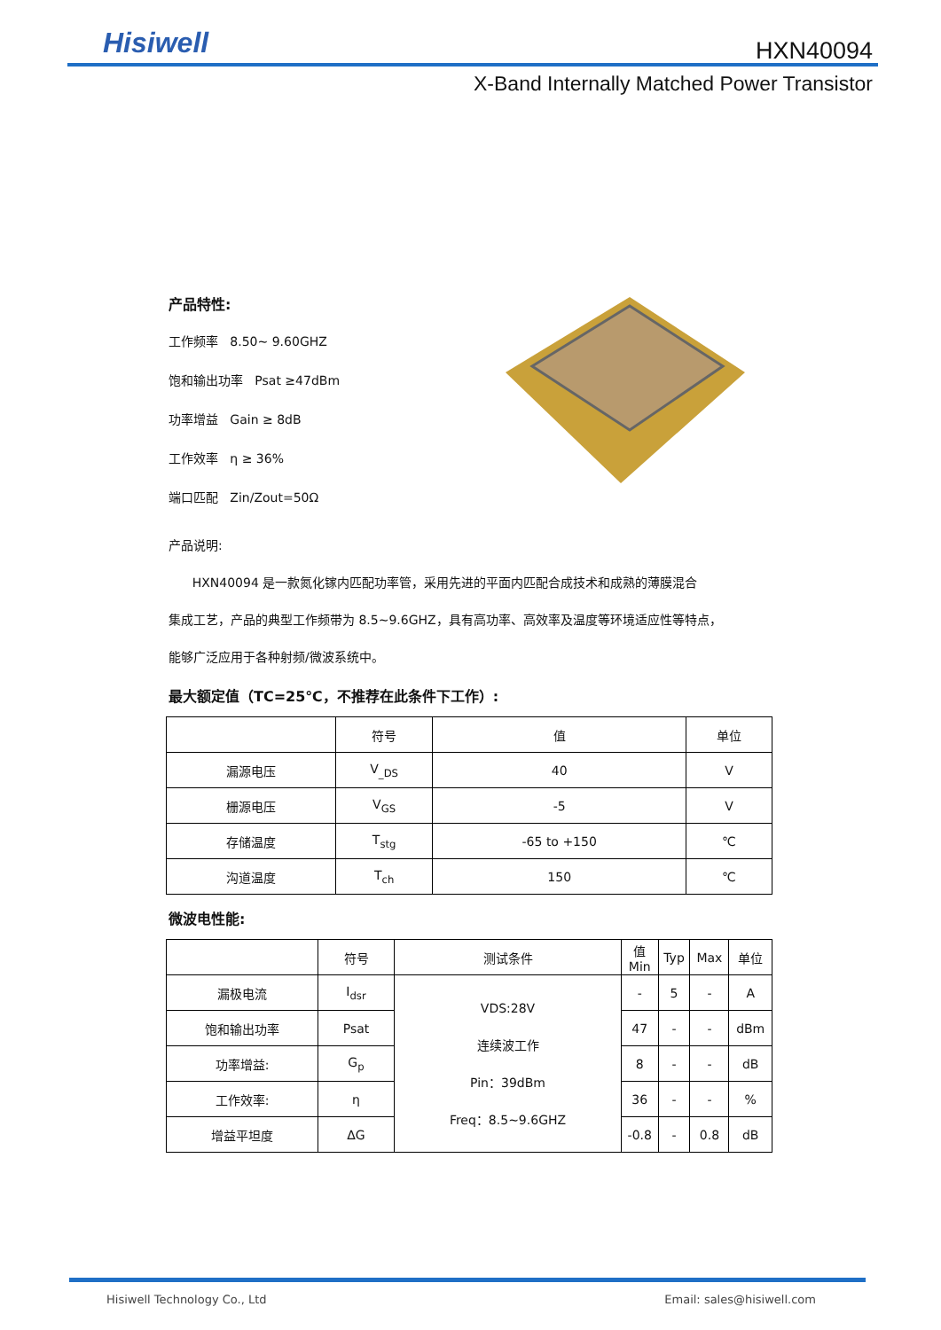Hisiwell HXN40094
X-Band Internally Matched Power Transistor
产品特性:
工作频率 8.50~ 9.60GHZ
饱和输出功率 Psat ≥47dBm
功率增益 Gain ≥ 8dB
工作效率 η ≥ 36%
端口匹配 Zin/Zout=50Ω
产品说明:
HXN40094 是一款氮化镓内匹配功率管，采用先进的平面内匹配合成技术和成熟的薄膜混合
集成工艺，产品的典型工作频带为 8.5~9.6GHZ，具有高功率、高效率及温度等环境适应性等特点，
能够广泛应用于各种射频/微波系统中。
最大额定值（TC=25℃，不推荐在此条件下工作）:
| | 符号 | 值 | 单位 |
| --- | --- | --- | --- |
| 漏源电压 | V<sub>_DS</sub> | 40 | V |
| 栅源电压 | V<sub>GS</sub> | -5 | V |
| 存储温度 | T<sub>stg</sub> | -65 to +150 | ℃ |
| 沟道温度 | T<sub>ch</sub> | 150 | ℃ |
微波电性能:
| | 符号 | 测试条件 | 值 Min | Typ | Max | 单位 |
| --- | --- | --- | --- | --- | --- | --- |
| 漏极电流 | I<sub>dsr</sub> | VDS:28V 连续波工作 Pin：39dBm Freq：8.5~9.6GHZ | - | 5 | - | A |
| 饱和输出功率 | Psat | | 47 | - | - | dBm |
| 功率增益: | G<sub>p</sub> | | 8 | - | - | dB |
| 工作效率: | η | | 36 | - | - | % |
| 增益平坦度 | ΔG | | -0.8 | - | 0.8 | dB |
Hisiwell Technology Co., Ltd Email: sales@hisiwell.com